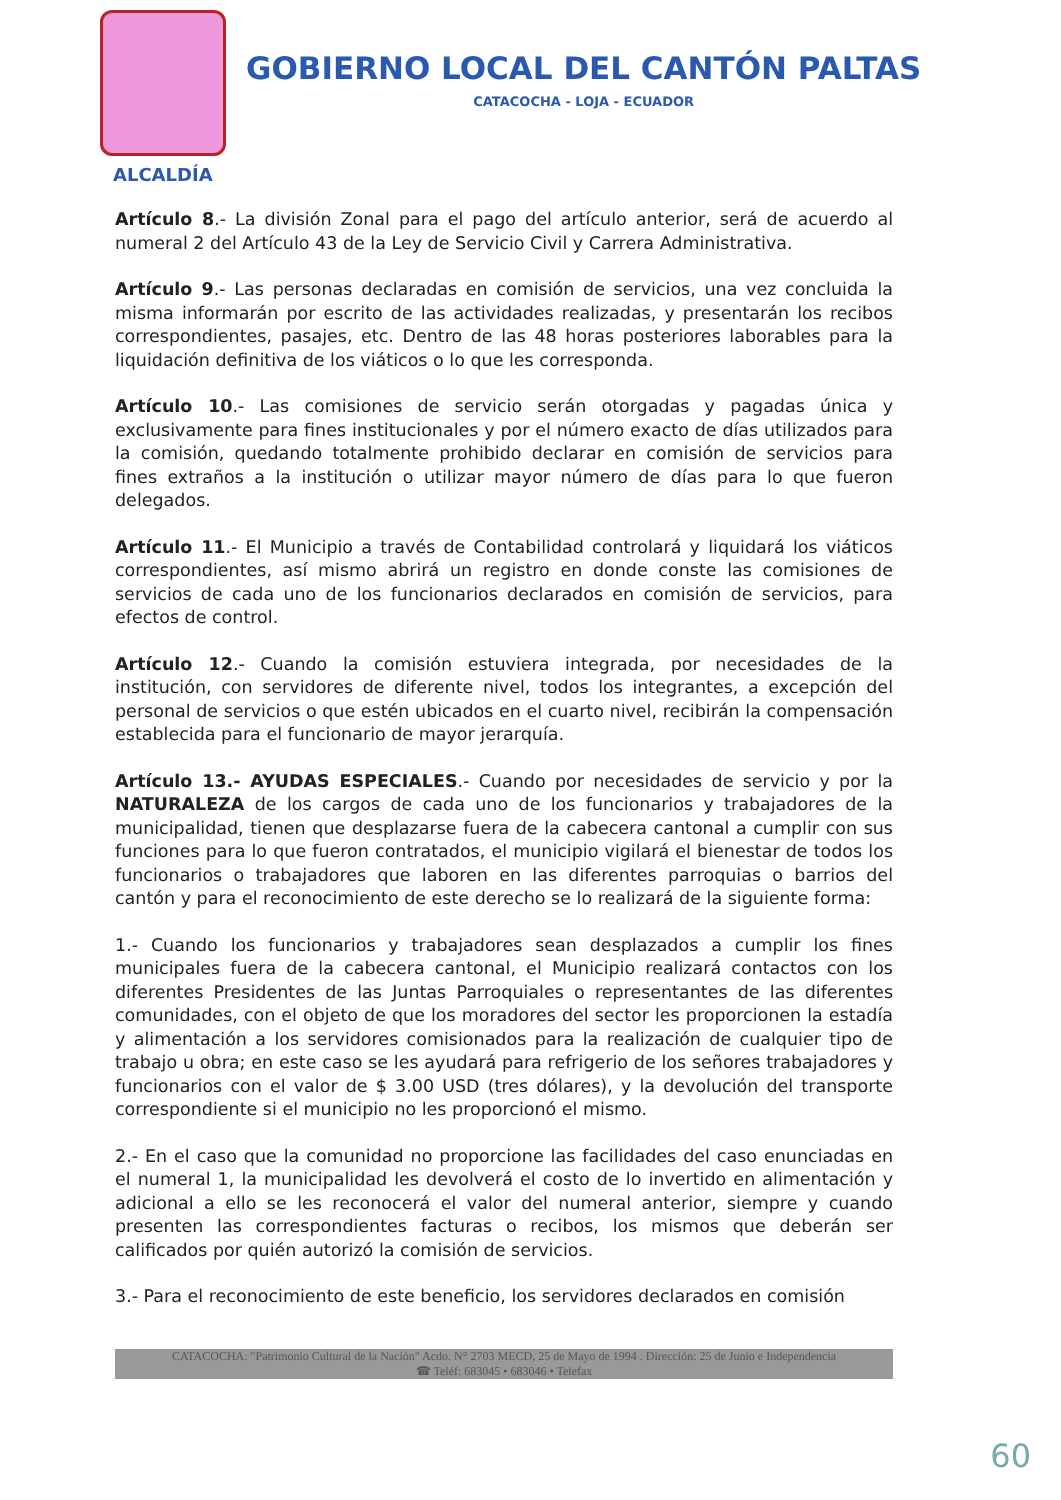GOBIERNO LOCAL DEL CANTÓN PALTAS
CATACOCHA - LOJA - ECUADOR
ALCALDÍA
Artículo 8.- La división Zonal para el pago del artículo anterior, será de acuerdo al numeral 2 del Artículo 43 de la Ley de Servicio Civil y Carrera Administrativa.
Artículo 9.- Las personas declaradas en comisión de servicios, una vez concluida la misma informarán por escrito de las actividades realizadas, y presentarán los recibos correspondientes, pasajes, etc. Dentro de las 48 horas posteriores laborables para la liquidación definitiva de los viáticos o lo que les corresponda.
Artículo 10.- Las comisiones de servicio serán otorgadas y pagadas única y exclusivamente para fines institucionales y por el número exacto de días utilizados para la comisión, quedando totalmente prohibido declarar en comisión de servicios para fines extraños a la institución o utilizar mayor número de días para lo que fueron delegados.
Artículo 11.- El Municipio a través de Contabilidad controlará y liquidará los viáticos correspondientes, así mismo abrirá un registro en donde conste las comisiones de servicios de cada uno de los funcionarios declarados en comisión de servicios, para efectos de control.
Artículo 12.- Cuando la comisión estuviera integrada, por necesidades de la institución, con servidores de diferente nivel, todos los integrantes, a excepción del personal de servicios o que estén ubicados en el cuarto nivel, recibirán la compensación establecida para el funcionario de mayor jerarquía.
Artículo 13.- AYUDAS ESPECIALES.- Cuando por necesidades de servicio y por la NATURALEZA de los cargos de cada uno de los funcionarios y trabajadores de la municipalidad, tienen que desplazarse fuera de la cabecera cantonal a cumplir con sus funciones para lo que fueron contratados, el municipio vigilará el bienestar de todos los funcionarios o trabajadores que laboren en las diferentes parroquias o barrios del cantón y para el reconocimiento de este derecho se lo realizará de la siguiente forma:
1.- Cuando los funcionarios y trabajadores sean desplazados a cumplir los fines municipales fuera de la cabecera cantonal, el Municipio realizará contactos con los diferentes Presidentes de las Juntas Parroquiales o representantes de las diferentes comunidades, con el objeto de que los moradores del sector les proporcionen la estadía y alimentación a los servidores comisionados para la realización de cualquier tipo de trabajo u obra; en este caso se les ayudará para refrigerio de los señores trabajadores y funcionarios con el valor de $ 3.00 USD (tres dólares), y la devolución del transporte correspondiente si el municipio no les proporcionó el mismo.
2.- En el caso que la comunidad no proporcione las facilidades del caso enunciadas en el numeral 1, la municipalidad les devolverá el costo de lo invertido en alimentación y adicional a ello se les reconocerá el valor del numeral anterior, siempre y cuando presenten las correspondientes facturas o recibos, los mismos que deberán ser calificados por quién autorizó la comisión de servicios.
3.- Para el reconocimiento de este beneficio, los servidores declarados en comisión
CATACOCHA: "Patrimonio Cultural de la Nación" Acdo. N° 2703 MECD, 25 de Mayo de 1994 . Dirección: 25 de Junio e Independencia
☎ Teléf: 683045 • 683046 • Telefax
60